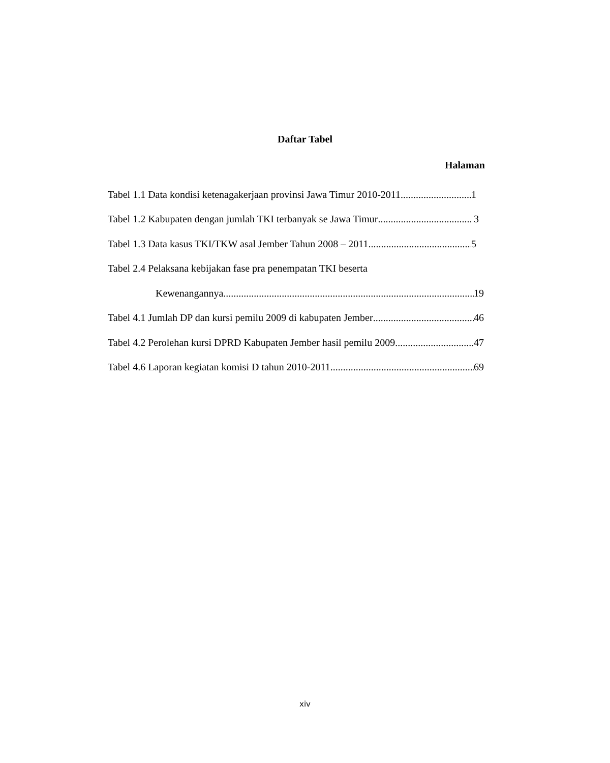Daftar Tabel
Halaman
Tabel 1.1 Data kondisi ketenagakerjaan provinsi Jawa Timur 2010-2011 1
Tabel 1.2 Kabupaten dengan jumlah TKI terbanyak se Jawa Timur 3
Tabel 1.3 Data kasus TKI/TKW asal Jember Tahun 2008 – 2011 5
Tabel 2.4 Pelaksana kebijakan fase pra penempatan TKI beserta
Kewenangannya 19
Tabel 4.1 Jumlah DP dan kursi pemilu 2009 di kabupaten Jember 46
Tabel 4.2 Perolehan kursi DPRD Kabupaten Jember hasil pemilu 2009 47
Tabel 4.6 Laporan kegiatan komisi D tahun 2010-2011 69
xiv